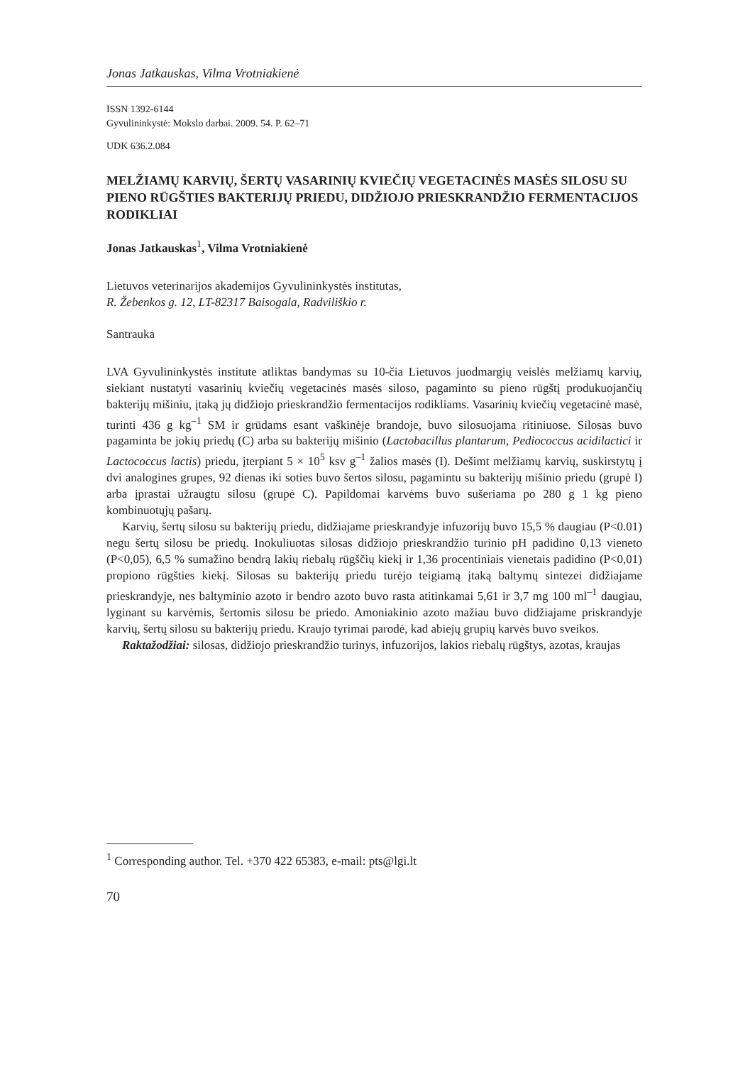Jonas Jatkauskas, Vilma Vrotniakienė
ISSN 1392-6144
Gyvulininkystė: Mokslo darbai. 2009. 54. P. 62–71
UDK 636.2.084
MELŽIAMŲ KARVIŲ, ŠERTŲ VASARINIŲ KVIEČIŲ VEGETACINĖS MASĖS SILOSU SU PIENO RŪGŠTIES BAKTERIJŲ PRIEDU, DIDŽIOJO PRIESKRANDŽIO FERMENTACIJOS RODIKLIAI
Jonas Jatkauskas<sup>1</sup>, Vilma Vrotniakienė
Lietuvos veterinarijos akademijos Gyvulininkystės institutas,
R. Žebenkos g. 12, LT-82317 Baisogala, Radviliškio r.
Santrauka
LVA Gyvulininkystės institute atliktas bandymas su 10-čia Lietuvos juodmargių veislės melžiamų karvių, siekiant nustatyti vasarinių kviečių vegetacinės masės siloso, pagaminto su pieno rūgštį produkuojančių bakterijų mišiniu, įtaką jų didžiojo prieskrandžio fermentacijos rodikliams. Vasarinių kviečių vegetacinė masė, turinti 436 g kg<sup>–1</sup> SM ir grūdams esant vaškinėje brandoje, buvo silosuojama ritiniuose. Silosas buvo pagaminta be jokių priedų (C) arba su bakterijų mišinio (Lactobacillus plantarum, Pediococcus acidilactici ir Lactococcus lactis) priedu, įterpiant 5 × 10<sup>5</sup> ksv g<sup>–1</sup> žalios masės (I). Dešimt melžiamų karvių, suskirstytų į dvi analogines grupes, 92 dienas iki soties buvo šertos silosu, pagamintu su bakterijų mišinio priedu (grupė I) arba įprastai užraugtu silosu (grupė C). Papildomai karvėms buvo sušeriama po 280 g 1 kg pieno kombinuotųjų pašarų.
Karvių, šertų silosu su bakterijų priedu, didžiajame prieskrandyje infuzorijų buvo 15,5 % daugiau (P<0.01) negu šertų silosu be priedų. Inokuliuotas silosas didžiojo prieskrandžio turinio pH padidino 0,13 vieneto (P<0,05), 6,5 % sumažino bendrą lakių riebalų rūgščių kiekį ir 1,36 procentiniais vienetais padidino (P<0,01) propiono rūgšties kiekį. Silosas su bakterijų priedu turėjo teigiamą įtaką baltymų sintezei didžiajame prieskrandyje, nes baltyminio azoto ir bendro azoto buvo rasta atitinkamai 5,61 ir 3,7 mg 100 ml<sup>–1</sup> daugiau, lyginant su karvėmis, šertomis silosu be priedo. Amoniakinio azoto mažiau buvo didžiajame priskrandyje karvių, šertų silosu su bakterijų priedu. Kraujo tyrimai parodė, kad abiejų grupių karvės buvo sveikos.
Raktažodžiai: silosas, didžiojo prieskrandžio turinys, infuzorijos, lakios riebalų rūgštys, azotas, kraujas
<sup>1</sup> Corresponding author. Tel. +370 422 65383, e-mail: pts@lgi.lt
70